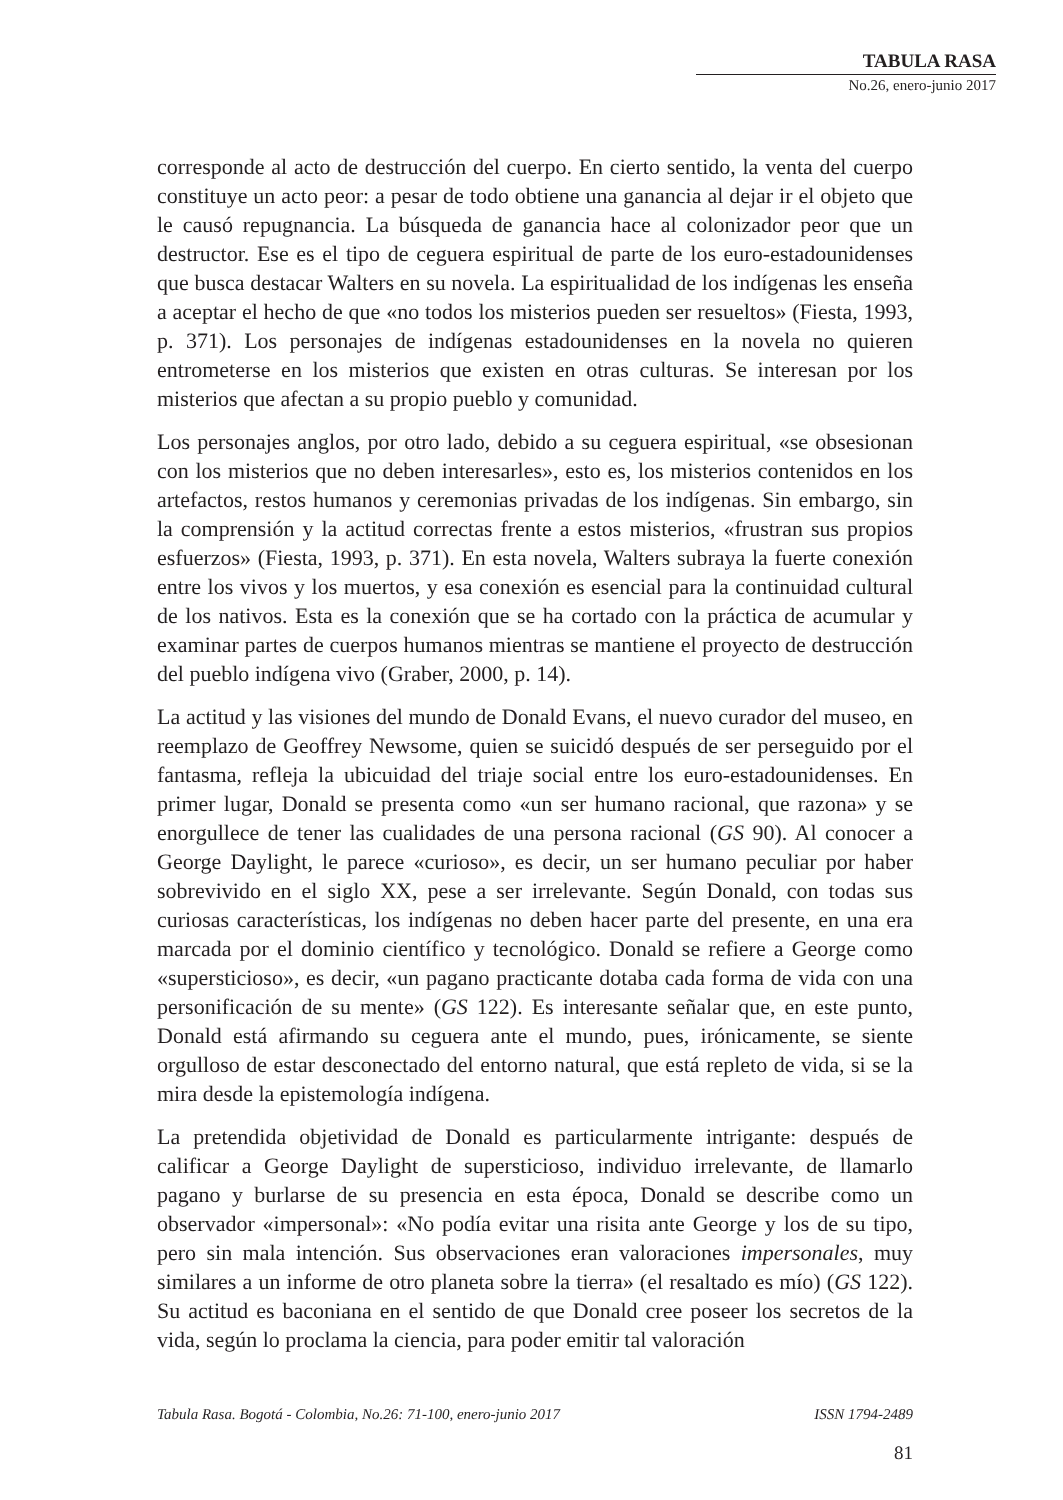TABULA RASA
No.26, enero-junio 2017
corresponde al acto de destrucción del cuerpo. En cierto sentido, la venta del cuerpo constituye un acto peor: a pesar de todo obtiene una ganancia al dejar ir el objeto que le causó repugnancia. La búsqueda de ganancia hace al colonizador peor que un destructor. Ese es el tipo de ceguera espiritual de parte de los euro-estadounidenses que busca destacar Walters en su novela. La espiritualidad de los indígenas les enseña a aceptar el hecho de que «no todos los misterios pueden ser resueltos» (Fiesta, 1993, p. 371). Los personajes de indígenas estadounidenses en la novela no quieren entrometerse en los misterios que existen en otras culturas. Se interesan por los misterios que afectan a su propio pueblo y comunidad.
Los personajes anglos, por otro lado, debido a su ceguera espiritual, «se obsesionan con los misterios que no deben interesarles», esto es, los misterios contenidos en los artefactos, restos humanos y ceremonias privadas de los indígenas. Sin embargo, sin la comprensión y la actitud correctas frente a estos misterios, «frustran sus propios esfuerzos» (Fiesta, 1993, p. 371). En esta novela, Walters subraya la fuerte conexión entre los vivos y los muertos, y esa conexión es esencial para la continuidad cultural de los nativos. Esta es la conexión que se ha cortado con la práctica de acumular y examinar partes de cuerpos humanos mientras se mantiene el proyecto de destrucción del pueblo indígena vivo (Graber, 2000, p. 14).
La actitud y las visiones del mundo de Donald Evans, el nuevo curador del museo, en reemplazo de Geoffrey Newsome, quien se suicidó después de ser perseguido por el fantasma, refleja la ubicuidad del triaje social entre los euro-estadounidenses. En primer lugar, Donald se presenta como «un ser humano racional, que razona» y se enorgullece de tener las cualidades de una persona racional (GS 90). Al conocer a George Daylight, le parece «curioso», es decir, un ser humano peculiar por haber sobrevivido en el siglo XX, pese a ser irrelevante. Según Donald, con todas sus curiosas características, los indígenas no deben hacer parte del presente, en una era marcada por el dominio científico y tecnológico. Donald se refiere a George como «supersticioso», es decir, «un pagano practicante dotaba cada forma de vida con una personificación de su mente» (GS 122). Es interesante señalar que, en este punto, Donald está afirmando su ceguera ante el mundo, pues, irónicamente, se siente orgulloso de estar desconectado del entorno natural, que está repleto de vida, si se la mira desde la epistemología indígena.
La pretendida objetividad de Donald es particularmente intrigante: después de calificar a George Daylight de supersticioso, individuo irrelevante, de llamarlo pagano y burlarse de su presencia en esta época, Donald se describe como un observador «impersonal»: «No podía evitar una risita ante George y los de su tipo, pero sin mala intención. Sus observaciones eran valoraciones impersonales, muy similares a un informe de otro planeta sobre la tierra» (el resaltado es mío) (GS 122). Su actitud es baconiana en el sentido de que Donald cree poseer los secretos de la vida, según lo proclama la ciencia, para poder emitir tal valoración
Tabula Rasa. Bogotá - Colombia, No.26: 71-100, enero-junio 2017 ISSN 1794-2489
81